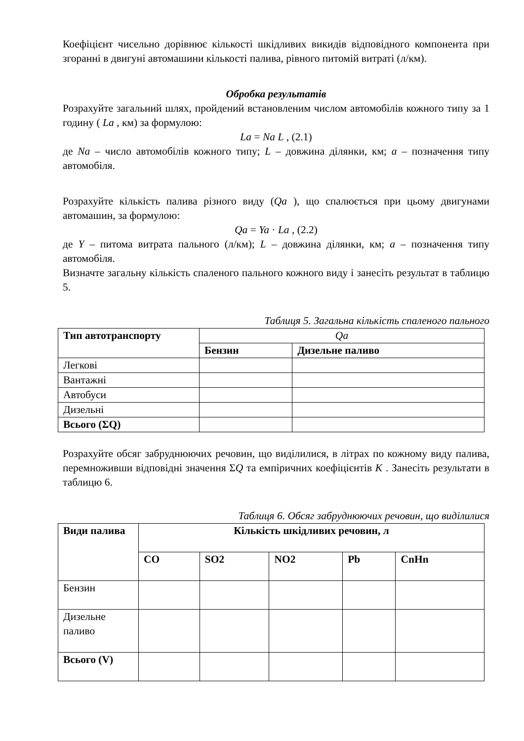Коефіцієнт чисельно дорівнює кількості шкідливих викидів відповідного компонента при згоранні в двигуні автомашини кількості палива, рівного питомій витраті (л/км).
Обробка результатів
Розрахуйте загальний шлях, пройдений встановленим числом автомобілів кожного типу за 1 годину ( La , км) за формулою:
La = Na L , (2.1)
де Na – число автомобілів кожного типу; L – довжина ділянки, км; a – позначення типу автомобіля.
Розрахуйте кількість палива різного виду (Qa ), що спалюється при цьому двигунами автомашин, за формулою:
Qa = Ya · La , (2.2)
де Y – питома витрата пального (л/км); L – довжина ділянки, км; a – позначення типу автомобіля.
Визначте загальну кількість спаленого пального кожного виду і занесіть результат в таблицю 5.
Таблиця 5. Загальна кількість спаленого пального
| Тип автотранспорту | Qa | |
| | Бензин | Дизельне паливо |
| Легкові | | |
| Вантажні | | |
| Автобуси | | |
| Дизельні | | |
| Всього (ΣQ) | | |
Розрахуйте обсяг забруднюючих речовин, що виділилися, в літрах по кожному виду палива, перемноживши відповідні значення ΣQ та емпіричних коефіцієнтів K . Занесіть результати в таблицю 6.
Таблиця 6. Обсяг забруднюючих речовин, що виділилися
| Види палива | Кількість шкідливих речовин, л | | | | |
| --- | --- | --- | --- | --- | --- |
| | CO | SO2 | NO2 | Pb | CnHn |
| Бензин | | | | | |
| Дизельне паливо | | | | | |
| Всього (V) | | | | | |